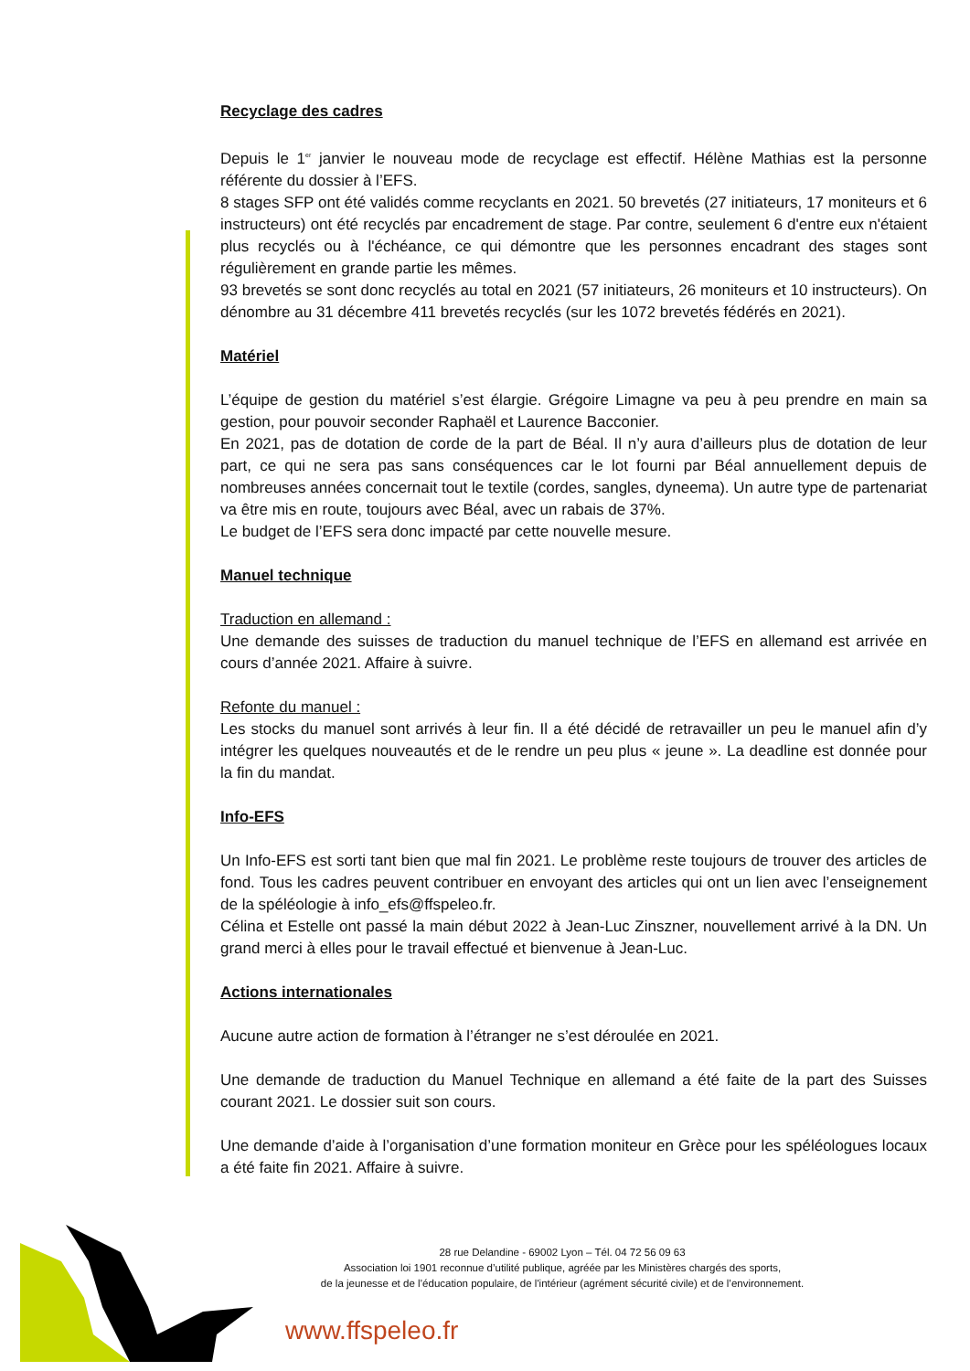Recyclage des cadres
Depuis le 1<sup>er</sup> janvier le nouveau mode de recyclage est effectif. Hélène Mathias est la personne référente du dossier à l’EFS.
8 stages SFP ont été validés comme recyclants en 2021. 50 brevetés (27 initiateurs, 17 moniteurs et 6 instructeurs) ont été recyclés par encadrement de stage. Par contre, seulement 6 d'entre eux n'étaient plus recyclés ou à l'échéance, ce qui démontre que les personnes encadrant des stages sont régulièrement en grande partie les mêmes.
93 brevetés se sont donc recyclés au total en 2021 (57 initiateurs, 26 moniteurs et 10 instructeurs). On dénombre au 31 décembre 411 brevetés recyclés (sur les 1072 brevetés fédérés en 2021).
Matériel
L’équipe de gestion du matériel s’est élargie. Grégoire Limagne va peu à peu prendre en main sa gestion, pour pouvoir seconder Raphaël et Laurence Bacconier.
En 2021, pas de dotation de corde de la part de Béal. Il n’y aura d’ailleurs plus de dotation de leur part, ce qui ne sera pas sans conséquences car le lot fourni par Béal annuellement depuis de nombreuses années concernait tout le textile (cordes, sangles, dyneema). Un autre type de partenariat va être mis en route, toujours avec Béal, avec un rabais de 37%.
Le budget de l’EFS sera donc impacté par cette nouvelle mesure.
Manuel technique
Traduction en allemand :
Une demande des suisses de traduction du manuel technique de l’EFS en allemand est arrivée en cours d’année 2021. Affaire à suivre.
Refonte du manuel :
Les stocks du manuel sont arrivés à leur fin. Il a été décidé de retravailler un peu le manuel afin d’y intégrer les quelques nouveautés et de le rendre un peu plus « jeune ». La deadline est donnée pour la fin du mandat.
Info-EFS
Un Info-EFS est sorti tant bien que mal fin 2021. Le problème reste toujours de trouver des articles de fond. Tous les cadres peuvent contribuer en envoyant des articles qui ont un lien avec l’enseignement de la spéléologie à info_efs@ffspeleo.fr.
Célina et Estelle ont passé la main début 2022 à Jean-Luc Zinszner, nouvellement arrivé à la DN. Un grand merci à elles pour le travail effectué et bienvenue à Jean-Luc.
Actions internationales
Aucune autre action de formation à l’étranger ne s’est déroulée en 2021.
Une demande de traduction du Manuel Technique en allemand a été faite de la part des Suisses courant 2021. Le dossier suit son cours.
Une demande d’aide à l’organisation d’une formation moniteur en Grèce pour les spéléologues locaux a été faite fin 2021. Affaire à suivre.
28 rue Delandine - 69002 Lyon – Tél. 04 72 56 09 63
Association loi 1901 reconnue d’utilité publique, agréée par les Ministères chargés des sports,
de la jeunesse et de l’éducation populaire, de l'intérieur (agrément sécurité civile) et de l’environnement.
www.ffspeleo.fr